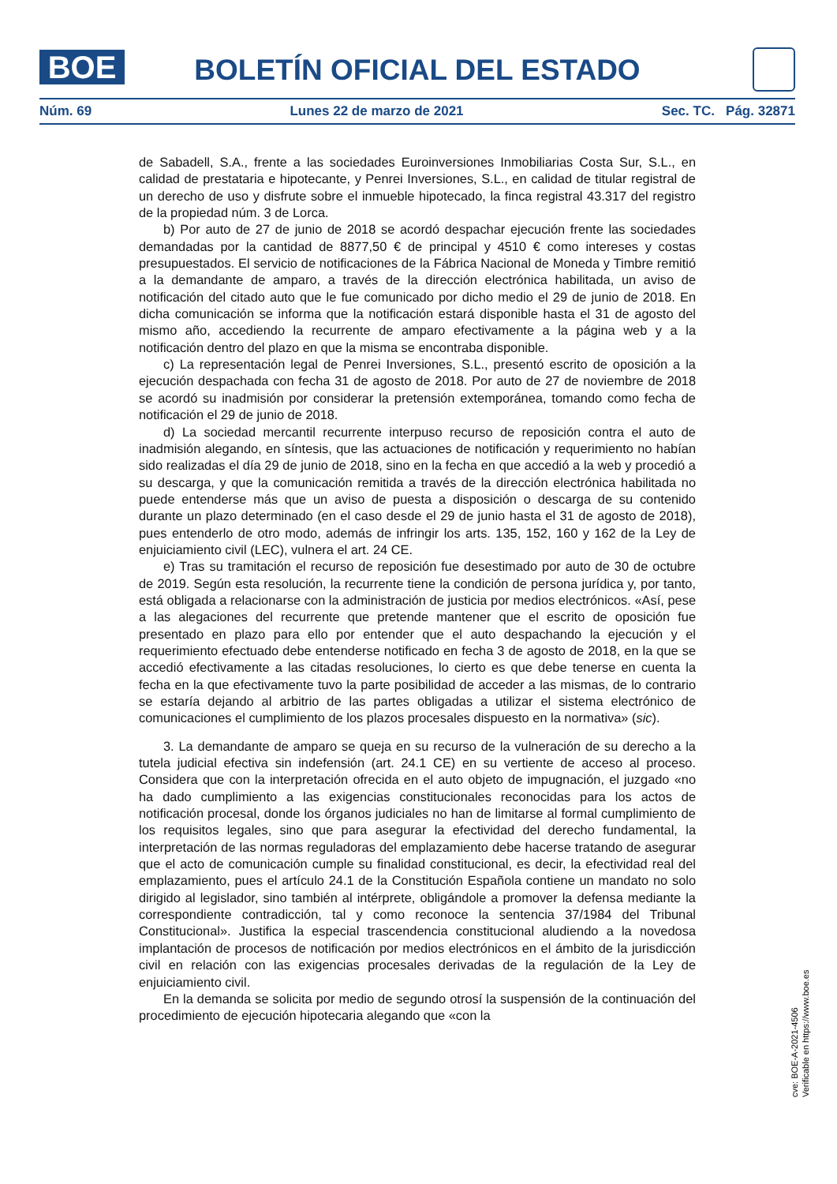BOE BOLETÍN OFICIAL DEL ESTADO
Núm. 69 Lunes 22 de marzo de 2021 Sec. TC. Pág. 32871
de Sabadell, S.A., frente a las sociedades Euroinversiones Inmobiliarias Costa Sur, S.L., en calidad de prestataria e hipotecante, y Penrei Inversiones, S.L., en calidad de titular registral de un derecho de uso y disfrute sobre el inmueble hipotecado, la finca registral 43.317 del registro de la propiedad núm. 3 de Lorca.
b) Por auto de 27 de junio de 2018 se acordó despachar ejecución frente las sociedades demandadas por la cantidad de 8877,50 € de principal y 4510 € como intereses y costas presupuestados. El servicio de notificaciones de la Fábrica Nacional de Moneda y Timbre remitió a la demandante de amparo, a través de la dirección electrónica habilitada, un aviso de notificación del citado auto que le fue comunicado por dicho medio el 29 de junio de 2018. En dicha comunicación se informa que la notificación estará disponible hasta el 31 de agosto del mismo año, accediendo la recurrente de amparo efectivamente a la página web y a la notificación dentro del plazo en que la misma se encontraba disponible.
c) La representación legal de Penrei Inversiones, S.L., presentó escrito de oposición a la ejecución despachada con fecha 31 de agosto de 2018. Por auto de 27 de noviembre de 2018 se acordó su inadmisión por considerar la pretensión extemporánea, tomando como fecha de notificación el 29 de junio de 2018.
d) La sociedad mercantil recurrente interpuso recurso de reposición contra el auto de inadmisión alegando, en síntesis, que las actuaciones de notificación y requerimiento no habían sido realizadas el día 29 de junio de 2018, sino en la fecha en que accedió a la web y procedió a su descarga, y que la comunicación remitida a través de la dirección electrónica habilitada no puede entenderse más que un aviso de puesta a disposición o descarga de su contenido durante un plazo determinado (en el caso desde el 29 de junio hasta el 31 de agosto de 2018), pues entenderlo de otro modo, además de infringir los arts. 135, 152, 160 y 162 de la Ley de enjuiciamiento civil (LEC), vulnera el art. 24 CE.
e) Tras su tramitación el recurso de reposición fue desestimado por auto de 30 de octubre de 2019. Según esta resolución, la recurrente tiene la condición de persona jurídica y, por tanto, está obligada a relacionarse con la administración de justicia por medios electrónicos. «Así, pese a las alegaciones del recurrente que pretende mantener que el escrito de oposición fue presentado en plazo para ello por entender que el auto despachando la ejecución y el requerimiento efectuado debe entenderse notificado en fecha 3 de agosto de 2018, en la que se accedió efectivamente a las citadas resoluciones, lo cierto es que debe tenerse en cuenta la fecha en la que efectivamente tuvo la parte posibilidad de acceder a las mismas, de lo contrario se estaría dejando al arbitrio de las partes obligadas a utilizar el sistema electrónico de comunicaciones el cumplimiento de los plazos procesales dispuesto en la normativa» (sic).
3. La demandante de amparo se queja en su recurso de la vulneración de su derecho a la tutela judicial efectiva sin indefensión (art. 24.1 CE) en su vertiente de acceso al proceso. Considera que con la interpretación ofrecida en el auto objeto de impugnación, el juzgado «no ha dado cumplimiento a las exigencias constitucionales reconocidas para los actos de notificación procesal, donde los órganos judiciales no han de limitarse al formal cumplimiento de los requisitos legales, sino que para asegurar la efectividad del derecho fundamental, la interpretación de las normas reguladoras del emplazamiento debe hacerse tratando de asegurar que el acto de comunicación cumple su finalidad constitucional, es decir, la efectividad real del emplazamiento, pues el artículo 24.1 de la Constitución Española contiene un mandato no solo dirigido al legislador, sino también al intérprete, obligándole a promover la defensa mediante la correspondiente contradicción, tal y como reconoce la sentencia 37/1984 del Tribunal Constitucional». Justifica la especial trascendencia constitucional aludiendo a la novedosa implantación de procesos de notificación por medios electrónicos en el ámbito de la jurisdicción civil en relación con las exigencias procesales derivadas de la regulación de la Ley de enjuiciamiento civil.
En la demanda se solicita por medio de segundo otrosí la suspensión de la continuación del procedimiento de ejecución hipotecaria alegando que «con la
cve: BOE-A-2021-4506
Verificable en https://www.boe.es